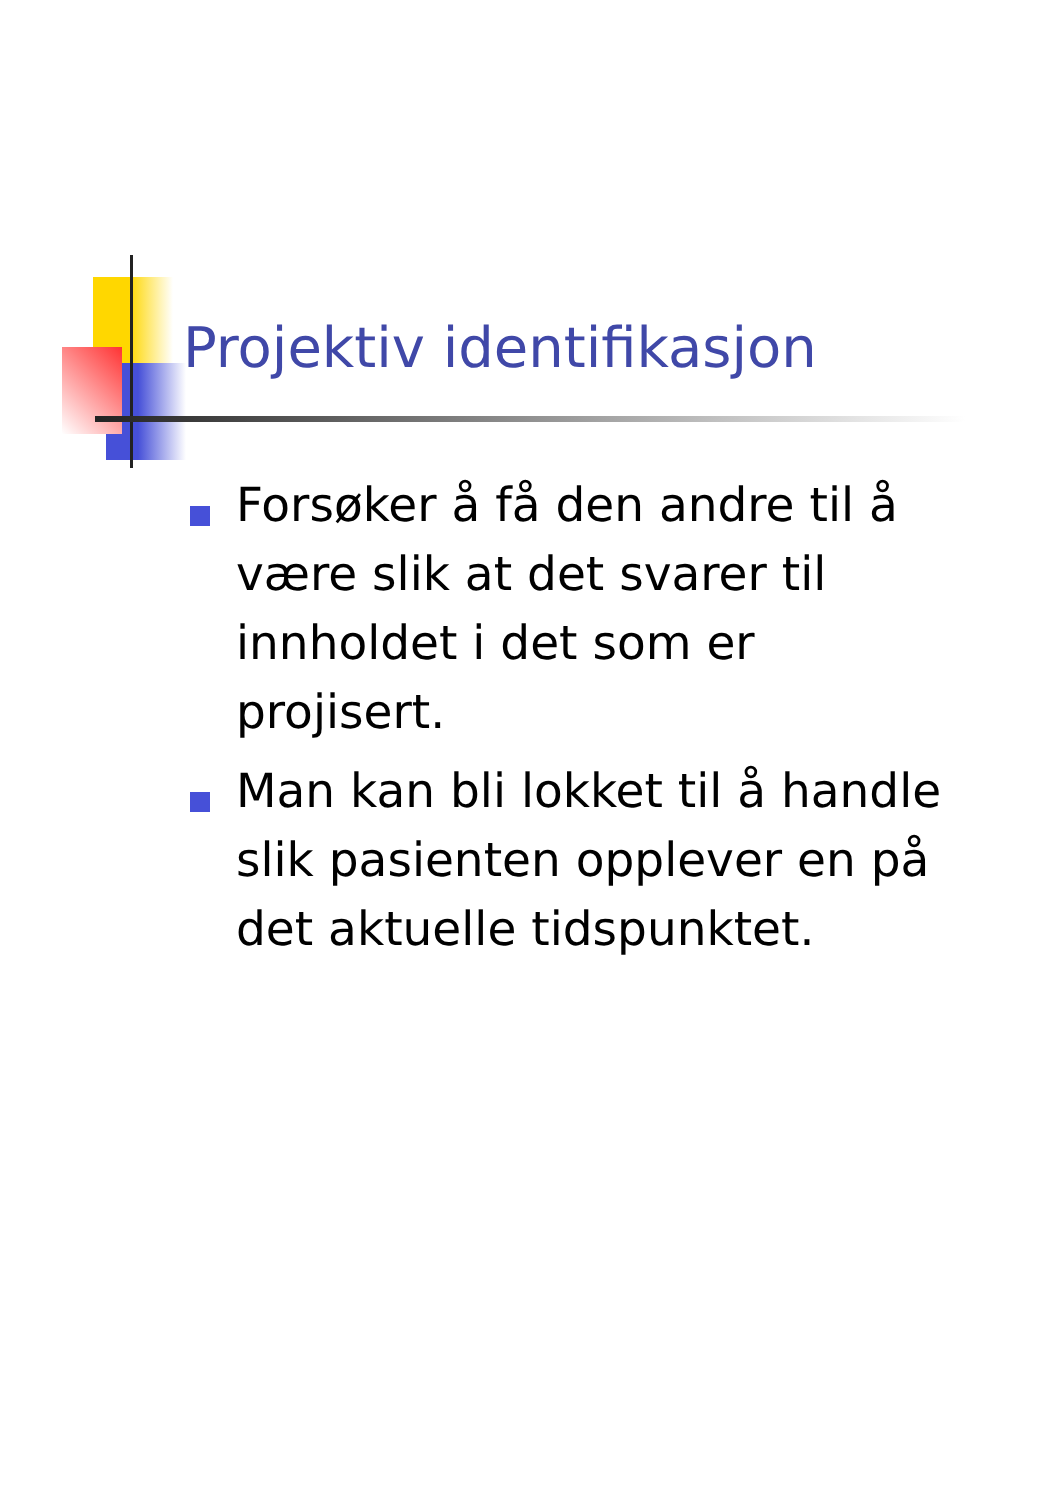Projektiv identifikasjon
Forsøker å få den andre til å være slik at det svarer til innholdet i det som er projisert.
Man kan bli lokket til å handle slik pasienten opplever en på det aktuelle tidspunktet.